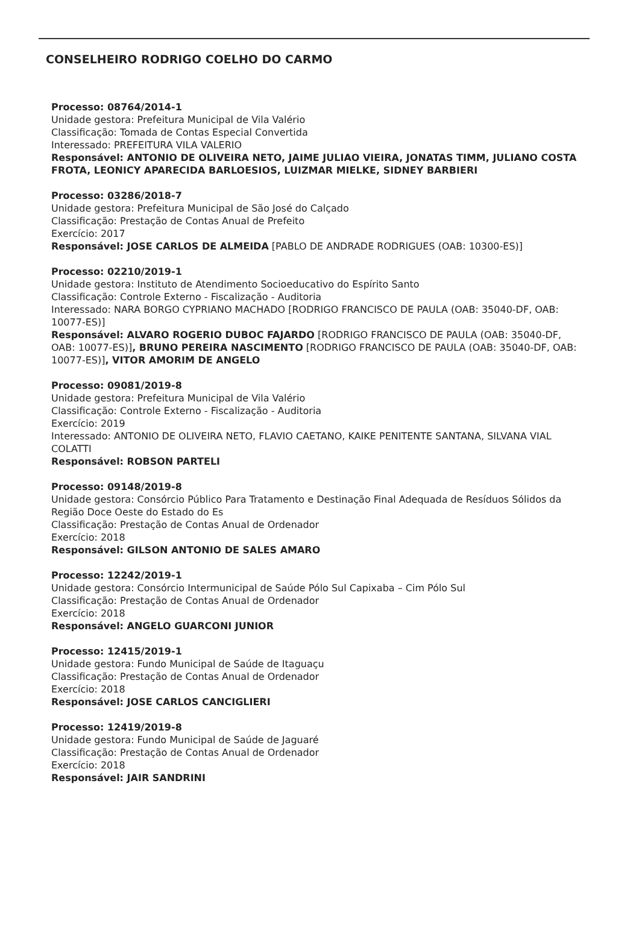CONSELHEIRO RODRIGO COELHO DO CARMO
Processo: 08764/2014-1
Unidade gestora: Prefeitura Municipal de Vila Valério
Classificação: Tomada de Contas Especial Convertida
Interessado: PREFEITURA VILA VALERIO
Responsável: ANTONIO DE OLIVEIRA NETO, JAIME JULIAO VIEIRA, JONATAS TIMM, JULIANO COSTA FROTA, LEONICY APARECIDA BARLOESIOS, LUIZMAR MIELKE, SIDNEY BARBIERI
Processo: 03286/2018-7
Unidade gestora: Prefeitura Municipal de São José do Calçado
Classificação: Prestação de Contas Anual de Prefeito
Exercício: 2017
Responsável: JOSE CARLOS DE ALMEIDA [PABLO DE ANDRADE RODRIGUES (OAB: 10300-ES)]
Processo: 02210/2019-1
Unidade gestora: Instituto de Atendimento Socioeducativo do Espírito Santo
Classificação: Controle Externo - Fiscalização - Auditoria
Interessado: NARA BORGO CYPRIANO MACHADO [RODRIGO FRANCISCO DE PAULA (OAB: 35040-DF, OAB: 10077-ES)]
Responsável: ALVARO ROGERIO DUBOC FAJARDO [RODRIGO FRANCISCO DE PAULA (OAB: 35040-DF, OAB: 10077-ES)], BRUNO PEREIRA NASCIMENTO [RODRIGO FRANCISCO DE PAULA (OAB: 35040-DF, OAB: 10077-ES)], VITOR AMORIM DE ANGELO
Processo: 09081/2019-8
Unidade gestora: Prefeitura Municipal de Vila Valério
Classificação: Controle Externo - Fiscalização - Auditoria
Exercício: 2019
Interessado: ANTONIO DE OLIVEIRA NETO, FLAVIO CAETANO, KAIKE PENITENTE SANTANA, SILVANA VIAL COLATTI
Responsável: ROBSON PARTELI
Processo: 09148/2019-8
Unidade gestora: Consórcio Público Para Tratamento e Destinação Final Adequada de Resíduos Sólidos da Região Doce Oeste do Estado do Es
Classificação: Prestação de Contas Anual de Ordenador
Exercício: 2018
Responsável: GILSON ANTONIO DE SALES AMARO
Processo: 12242/2019-1
Unidade gestora: Consórcio Intermunicipal de Saúde Pólo Sul Capixaba – Cim Pólo Sul
Classificação: Prestação de Contas Anual de Ordenador
Exercício: 2018
Responsável: ANGELO GUARCONI JUNIOR
Processo: 12415/2019-1
Unidade gestora: Fundo Municipal de Saúde de Itaguaçu
Classificação: Prestação de Contas Anual de Ordenador
Exercício: 2018
Responsável: JOSE CARLOS CANCIGLIERI
Processo: 12419/2019-8
Unidade gestora: Fundo Municipal de Saúde de Jaguaré
Classificação: Prestação de Contas Anual de Ordenador
Exercício: 2018
Responsável: JAIR SANDRINI